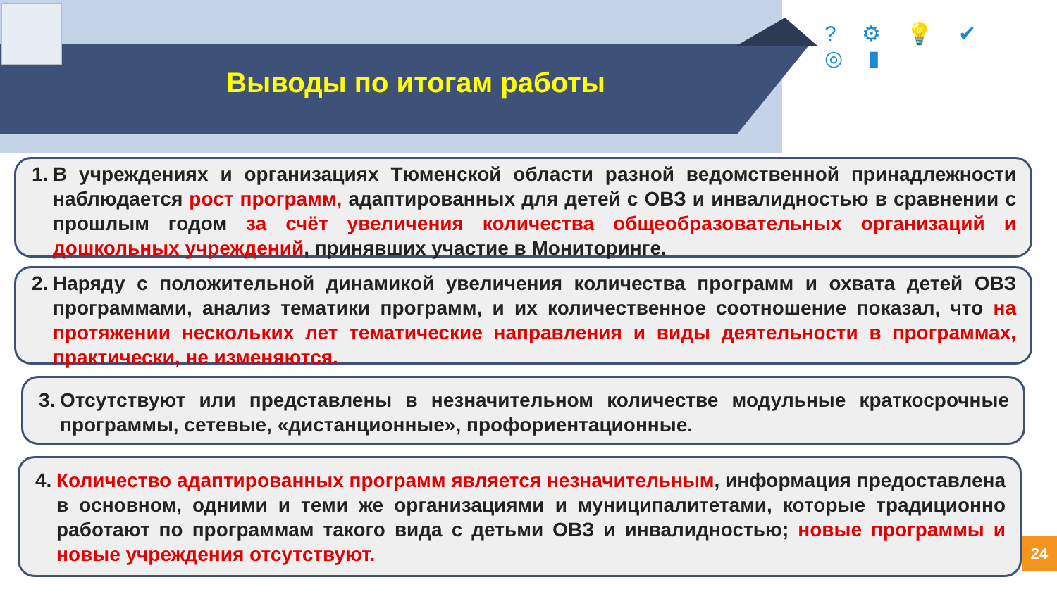? ⚙ 💡 ✔ ◎ ▮
Выводы по итогам работы
1. В учреждениях и организациях Тюменской области разной ведомственной принадлежности наблюдается рост программ, адаптированных для детей с ОВЗ и инвалидностью в сравнении с прошлым годом за счёт увеличения количества общеобразовательных организаций и дошкольных учреждений, принявших участие в Мониторинге.
2. Наряду с положительной динамикой увеличения количества программ и охвата детей ОВЗ программами, анализ тематики программ, и их количественное соотношение показал, что на протяжении нескольких лет тематические направления и виды деятельности в программах, практически, не изменяются.
3. Отсутствуют или представлены в незначительном количестве модульные краткосрочные программы, сетевые, «дистанционные», профориентационные.
4. Количество адаптированных программ является незначительным, информация предоставлена в основном, одними и теми же организациями и муниципалитетами, которые традиционно работают по программам такого вида с детьми ОВЗ и инвалидностью; новые программы и новые учреждения отсутствуют.
24